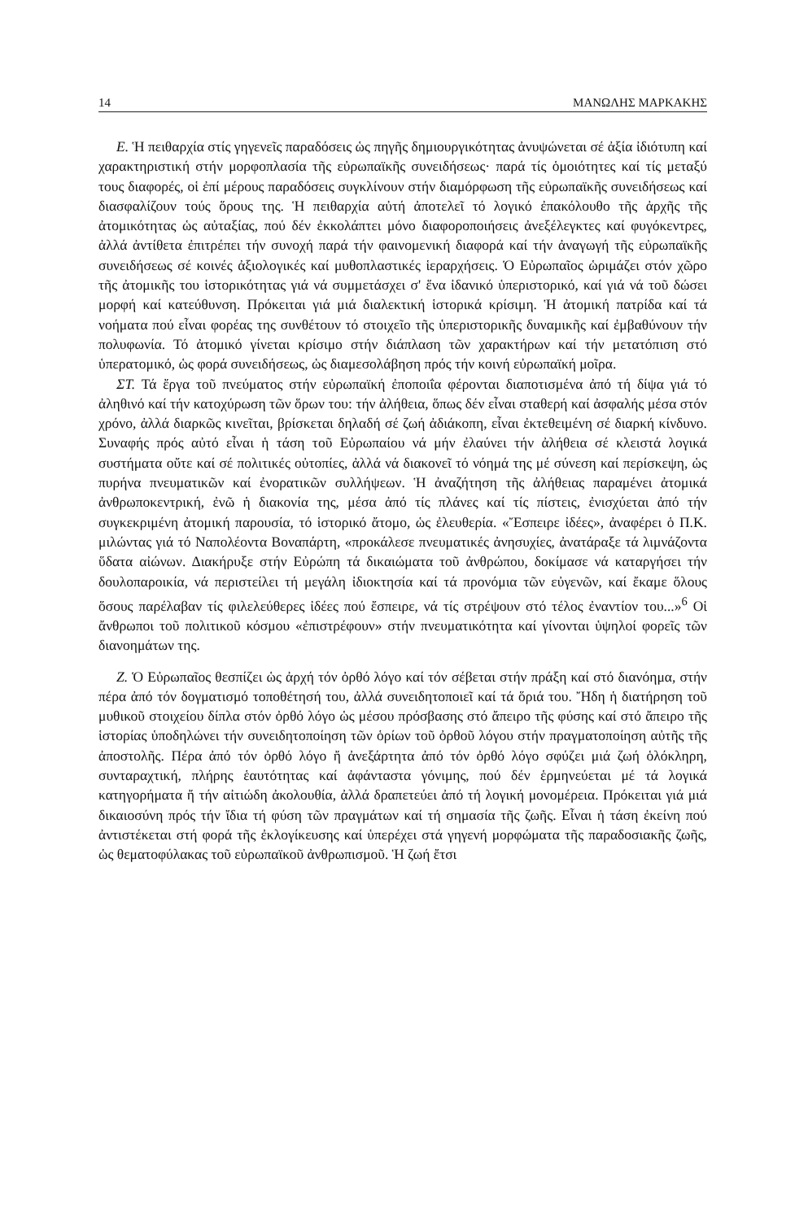14 ΜΑΝΩΛΗΣ ΜΑΡΚΑΚΗΣ
Ε. Ἡ πειθαρχία στίς γηγενεῖς παραδόσεις ὡς πηγῆς δημιουργικότητας ἀνυψώνεται σέ ἀξία ἰδιότυπη καί χαρακτηριστική στήν μορφοπλασία τῆς εὐρωπαϊκῆς συνειδήσεως· παρά τίς ὁμοιότητες καί τίς μεταξύ τους διαφορές, οἱ ἐπί μέρους παραδόσεις συγκλίνουν στήν διαμόρφωση τῆς εὐρωπαϊκῆς συνειδήσεως καί διασφαλίζουν τούς ὅρους της. Ἡ πειθαρχία αὐτή ἀποτελεῖ τό λογικό ἐπακόλουθο τῆς ἀρχῆς τῆς ἀτομικότητας ὡς αὐταξίας, πού δέν ἐκκολάπτει μόνο διαφοροποιήσεις ἀνεξέλεγκτες καί φυγόκεντρες, ἀλλά ἀντίθετα ἐπιτρέπει τήν συνοχή παρά τήν φαινομενική διαφορά καί τήν ἀναγωγή τῆς εὐρωπαϊκῆς συνειδήσεως σέ κοινές ἀξιολογικές καί μυθοπλαστικές ἱεραρχήσεις. Ὁ Εὐρωπαῖος ὡριμάζει στόν χῶρο τῆς ἀτομικῆς του ἱστορικότητας γιά νά συμμετάσχει σ' ἕνα ἰδανικό ὑπεριστορικό, καί γιά νά τοῦ δώσει μορφή καί κατεύθυνση. Πρόκειται γιά μιά διαλεκτική ἱστορικά κρίσιμη. Ἡ ἀτομική πατρίδα καί τά νοήματα πού εἶναι φορέας της συνθέτουν τό στοιχεῖο τῆς ὑπεριστορικῆς δυναμικῆς καί ἐμβαθύνουν τήν πολυφωνία. Τό ἀτομικό γίνεται κρίσιμο στήν διάπλαση τῶν χαρακτήρων καί τήν μετατόπιση στό ὑπερατομικό, ὡς φορά συνειδήσεως, ὡς διαμεσολάβηση πρός τήν κοινή εὐρωπαϊκή μοῖρα.
ΣΤ. Τά ἔργα τοῦ πνεύματος στήν εὐρωπαϊκή ἐποποιΐα φέρονται διαποτισμένα ἀπό τή δίψα γιά τό ἀληθινό καί τήν κατοχύρωση τῶν ὅρων του: τήν ἀλήθεια, ὅπως δέν εἶναι σταθερή καί ἀσφαλής μέσα στόν χρόνο, ἀλλά διαρκῶς κινεῖται, βρίσκεται δηλαδή σέ ζωή ἀδιάκοπη, εἶναι ἐκτεθειμένη σέ διαρκή κίνδυνο. Συναφής πρός αὐτό εἶναι ἡ τάση τοῦ Εὐρωπαίου νά μήν ἐλαύνει τήν ἀλήθεια σέ κλειστά λογικά συστήματα οὔτε καί σέ πολιτικές οὐτοπίες, ἀλλά νά διακονεῖ τό νόημά της μέ σύνεση καί περίσκεψη, ὡς πυρήνα πνευματικῶν καί ἐνορατικῶν συλλήψεων. Ἡ ἀναζήτηση τῆς ἀλήθειας παραμένει ἀτομικά ἀνθρωποκεντρική, ἐνῶ ἡ διακονία της, μέσα ἀπό τίς πλάνες καί τίς πίστεις, ἐνισχύεται ἀπό τήν συγκεκριμένη ἀτομική παρουσία, τό ἱστορικό ἄτομο, ὡς ἐλευθερία. «Ἔσπειρε ἰδέες», ἀναφέρει ὁ Π.Κ. μιλώντας γιά τό Ναπολέοντα Βοναπάρτη, «προκάλεσε πνευματικές ἀνησυχίες, ἀνατάραξε τά λιμνάζοντα ὕδατα αἰώνων. Διακήρυξε στήν Εὐρώπη τά δικαιώματα τοῦ ἀνθρώπου, δοκίμασε νά καταργήσει τήν δουλοπαροικία, νά περιστείλει τή μεγάλη ἰδιοκτησία καί τά προνόμια τῶν εὐγενῶν, καί ἔκαμε ὅλους ὅσους παρέλαβαν τίς φιλελεύθερες ἰδέες πού ἔσπειρε, νά τίς στρέψουν στό τέλος ἐναντίον του...»<sup>6</sup> Οἱ ἄνθρωποι τοῦ πολιτικοῦ κόσμου «ἐπιστρέφουν» στήν πνευματικότητα καί γίνονται ὑψηλοί φορεῖς τῶν διανοημάτων της.
Ζ. Ὁ Εὐρωπαῖος θεσπίζει ὡς ἀρχή τόν ὀρθό λόγο καί τόν σέβεται στήν πράξη καί στό διανόημα, στήν πέρα ἀπό τόν δογματισμό τοποθέτησή του, ἀλλά συνειδητοποιεῖ καί τά ὅριά του. Ἤδη ἡ διατήρηση τοῦ μυθικοῦ στοιχείου δίπλα στόν ὀρθό λόγο ὡς μέσου πρόσβασης στό ἄπειρο τῆς φύσης καί στό ἄπειρο τῆς ἱστορίας ὑποδηλώνει τήν συνειδητοποίηση τῶν ὁρίων τοῦ ὀρθοῦ λόγου στήν πραγματοποίηση αὐτῆς τῆς ἀποστολῆς. Πέρα ἀπό τόν ὀρθό λόγο ἤ ἀνεξάρτητα ἀπό τόν ὀρθό λόγο σφύζει μιά ζωή ὁλόκληρη, συνταραχτική, πλήρης ἑαυτότητας καί ἀφάνταστα γόνιμης, πού δέν ἑρμηνεύεται μέ τά λογικά κατηγορήματα ἤ τήν αἰτιώδη ἀκολουθία, ἀλλά δραπετεύει ἀπό τή λογική μονομέρεια. Πρόκειται γιά μιά δικαιοσύνη πρός τήν ἴδια τή φύση τῶν πραγμάτων καί τή σημασία τῆς ζωῆς. Εἶναι ἡ τάση ἐκείνη πού ἀντιστέκεται στή φορά τῆς ἐκλογίκευσης καί ὑπερέχει στά γηγενή μορφώματα τῆς παραδοσιακῆς ζωῆς, ὡς θεματοφύλακας τοῦ εὐρωπαϊκοῦ ἀνθρωπισμοῦ. Ἡ ζωή ἔτσι